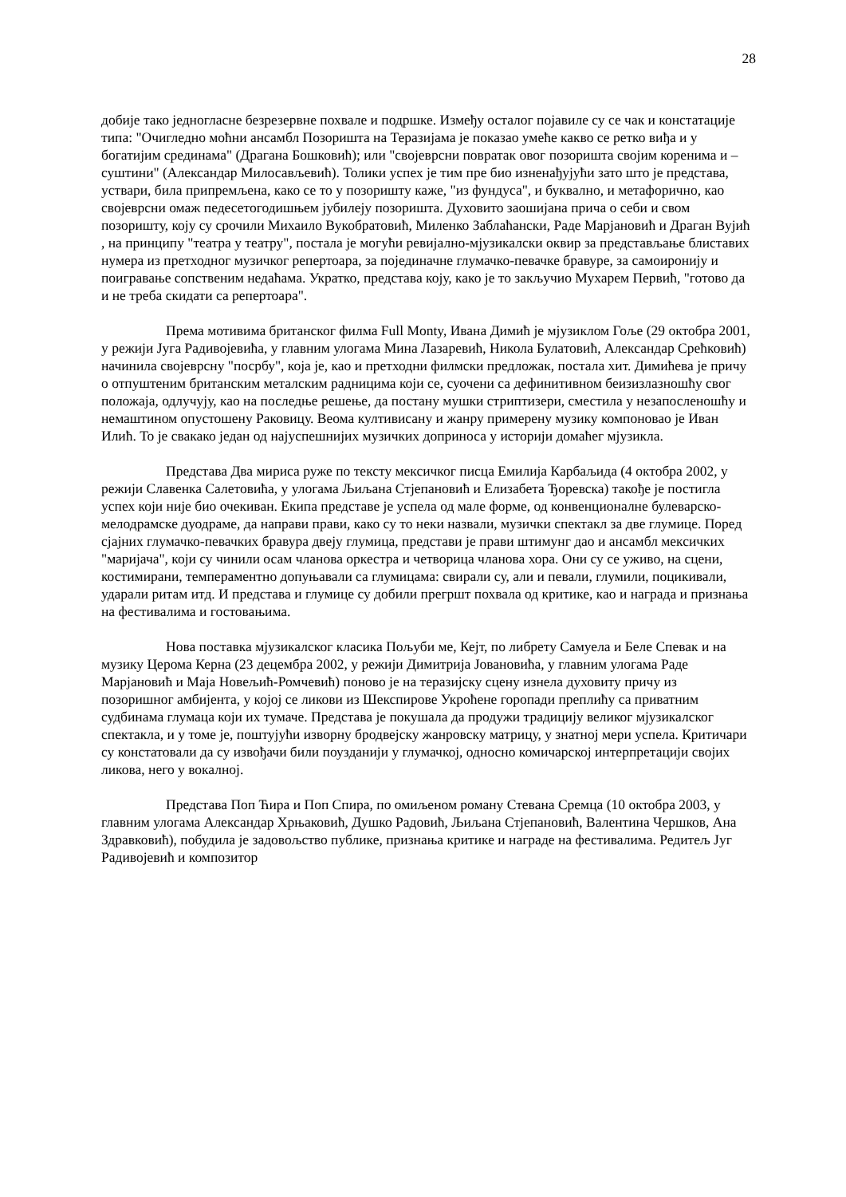28
добије тако једногласне безрезервне похвале и подршке. Између осталог појавиле су се чак и констатације типа: "Очигледно моћни ансамбл Позоришта на Теразијама је показао умеће какво се ретко виђа и у богатијим срединама" (Драгана Бошковић); или "својеврсни повратак овог позоришта својим коренима и – суштини" (Александар Милосављевић). Толики успех је тим пре био изненађујући зато што је представа, уствари, била припремљена, како се то у позоришту каже, "из фундуса", и буквално, и метафорично, као својеврсни омаж педесетогодишњем јубилеју позоришта. Духовито заошијана прича о себи и свом позоришту, коју су срочили Михаило Вукобратовић, Миленко Заблаћански, Раде Марјановић и Драган Вујић , на принципу "театра у театру", постала је могући ревијално-мјузикалски оквир за представљање блиставих нумера из претходног музичког репертоара, за појединачне глумачко-певачке бравуре, за самоиронију и поигравање сопственим недаћама. Укратко, представа коју, како је то закључио Мухарем Первић, "готово да и не треба скидати са репертоара".
Према мотивима британског филма Full Monty, Ивана Димић је мјузиклом Гоље (29 октобра 2001, у режији Југа Радивојевића, у главним улогама Мина Лазаревић, Никола Булатовић, Александар Срећковић) начинила својеврсну "посрбу", која је, као и претходни филмски предложак, постала хит. Димићева је причу о отпуштеним британским металским радницима који се, суочени са дефинитивном беизизлазношћу свог положаја, одлучују, као на последње решење, да постану мушки стриптизери, сместила у незапосленошћу и немаштином опустошену Раковицу. Веома култивисану и жанру примерену музику компоновао је Иван Илић. То је свакако један од најуспешнијих музичких доприноса у историји домаћег мјузикла.
Представа Два мириса руже по тексту мексичког писца Емилија Карбаљида (4 октобра 2002, у режији Славенка Салетовића, у улогама Љиљана Стјепановић и Елизабета Ђоревска) такође је постигла успех који није био очекиван. Екипа представе је успела од мале форме, од конвенционалне булеварско-мелодрамске дуодраме, да направи прави, како су то неки назвали, музички спектакл за две глумице. Поред сјајних глумачко-певачких бравура двеју глумица, представи је прави штимунг дао и ансамбл мексичких "маријача", који су чинили осам чланова оркестра и четворица чланова хора. Они су се уживо, на сцени, костимирани, темпераментно допуњавали са глумицама: свирали су, али и певали, глумили, поцикивали, ударали ритам итд. И представа и глумице су добили прегршт похвала од критике, као и награда и признања на фестивалима и гостовањима.
Нова поставка мјузикалског класика Пољуби ме, Кејт, по либрету Самуела и Беле Спевак и на музику Церома Керна (23 децембра 2002, у режији Димитрија Јовановића, у главним улогама Раде Марјановић и Маја Новељић-Ромчевић) поново је на теразијску сцену изнела духовиту причу из позоришног амбијента, у којој се ликови из Шекспирове Укроћене горопади преплићу са приватним судбинама глумаца који их тумаче. Представа је покушала да продужи традицију великог мјузикалског спектакла, и у томе је, поштујући изворну бродвејску жанровску матрицу, у знатној мери успела. Критичари су констатовали да су извођачи били поузданији у глумачкој, односно комичарској интерпретацији својих ликова, него у вокалној.
Представа Поп Ћира и Поп Спира, по омиљеном роману Стевана Сремца (10 октобра 2003, у главним улогама Александар Хрњаковић, Душко Радовић, Љиљана Стјепановић, Валентина Чершков, Ана Здравковић), побудила је задовољство публике, признања критике и награде на фестивалима. Редитељ Југ Радивојевић и композитор